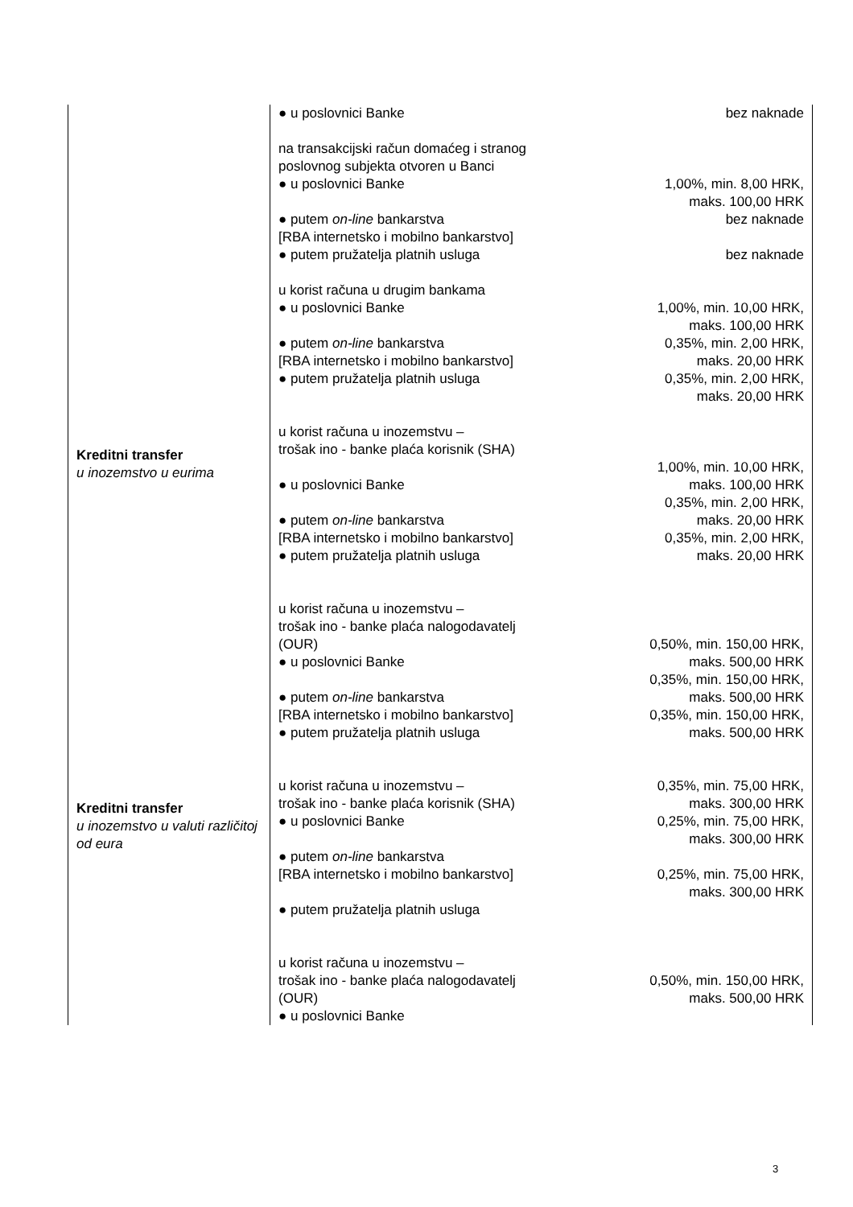| Kreditni transfer u inozemstvo u eurima Kreditni transfer u inozemstvo u valuti različitoj od eura | ● u poslovnici Banke na transakcijski račun domaćeg i stranog poslovnog subjekta otvoren u Banci ● u poslovnici Banke ● putem on-line bankarstva [RBA internetsko i mobilno bankarstvo] ● putem pružatelja platnih usluga u korist računa u drugim bankama ● u poslovnici Banke ● putem on-line bankarstva [RBA internetsko i mobilno bankarstvo] ● putem pružatelja platnih usluga u korist računa u inozemstvu – trošak ino - banke plaća korisnik (SHA) ● u poslovnici Banke ● putem on-line bankarstva [RBA internetsko i mobilno bankarstvo] ● putem pružatelja platnih usluga u korist računa u inozemstvu – trošak ino - banke plaća nalogodavatelj (OUR) ● u poslovnici Banke ● putem on-line bankarstva [RBA internetsko i mobilno bankarstvo] ● putem pružatelja platnih usluga u korist računa u inozemstvu – trošak ino - banke plaća korisnik (SHA) ● u poslovnici Banke ● putem on-line bankarstva [RBA internetsko i mobilno bankarstvo] ● putem pružatelja platnih usluga u korist računa u inozemstvu – trošak ino - banke plaća nalogodavatelj (OUR) ● u poslovnici Banke | bez naknade 1,00%, min. 8,00 HRK, maks. 100,00 HRK bez naknade bez naknade 1,00%, min. 10,00 HRK, maks. 100,00 HRK 0,35%, min. 2,00 HRK, maks. 20,00 HRK 0,35%, min. 2,00 HRK, maks. 20,00 HRK 1,00%, min. 10,00 HRK, maks. 100,00 HRK 0,35%, min. 2,00 HRK, maks. 20,00 HRK 0,35%, min. 2,00 HRK, maks. 20,00 HRK 0,50%, min. 150,00 HRK, maks. 500,00 HRK 0,35%, min. 150,00 HRK, maks. 500,00 HRK 0,35%, min. 150,00 HRK, maks. 500,00 HRK 0,35%, min. 75,00 HRK, maks. 300,00 HRK 0,25%, min. 75,00 HRK, maks. 300,00 HRK 0,25%, min. 75,00 HRK, maks. 300,00 HRK 0,50%, min. 150,00 HRK, maks. 500,00 HRK |
3